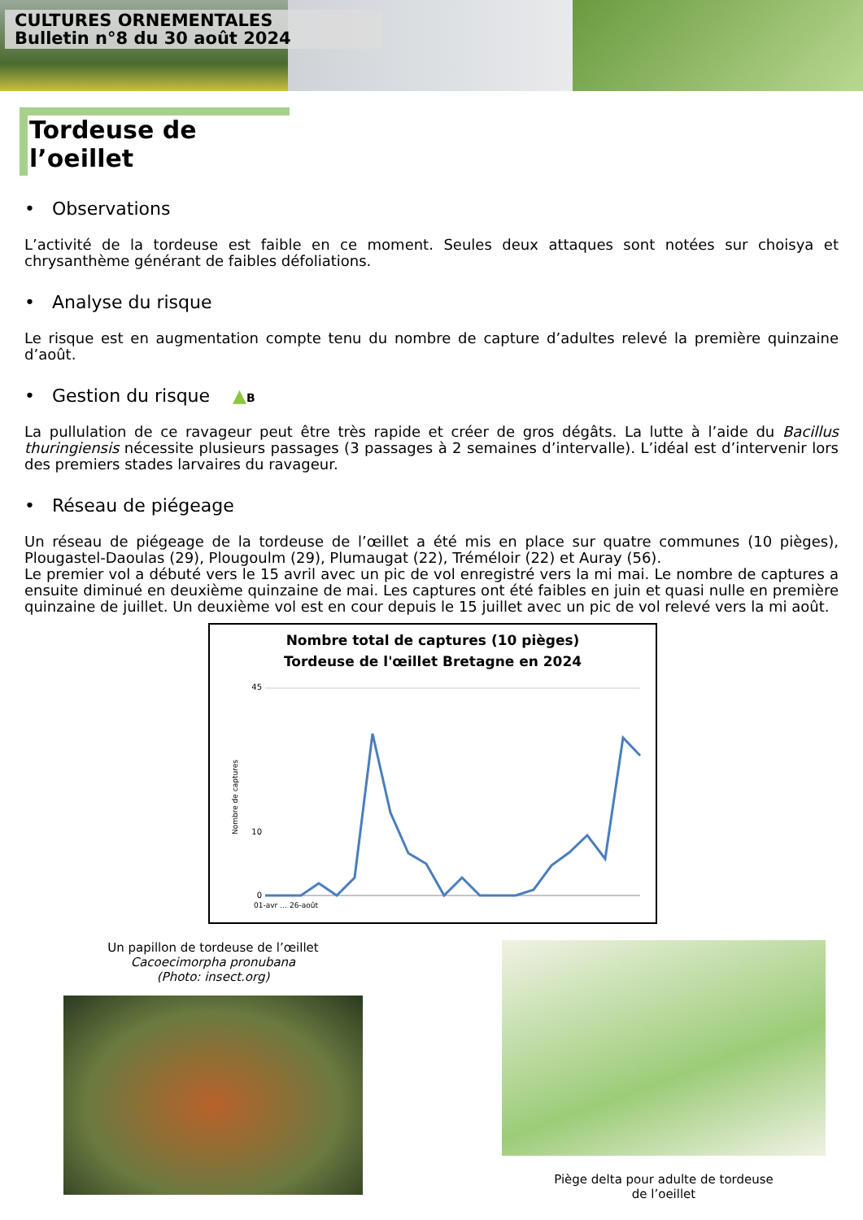CULTURES ORNEMENTALES
Bulletin n°8 du 30 août 2024
Tordeuse de l’oeillet
• Observations
L’activité de la tordeuse est faible en ce moment. Seules deux attaques sont notées sur choisya et chrysanthème générant de faibles défoliations.
• Analyse du risque
Le risque est en augmentation compte tenu du nombre de capture d’adultes relevé la première quinzaine d’août.
• Gestion du risque ▲B
La pullulation de ce ravageur peut être très rapide et créer de gros dégâts. La lutte à l’aide du Bacillus thuringiensis nécessite plusieurs passages (3 passages à 2 semaines d’intervalle). L’idéal est d’intervenir lors des premiers stades larvaires du ravageur.
• Réseau de piégeage
Un réseau de piégeage de la tordeuse de l’œillet a été mis en place sur quatre communes (10 pièges), Plougastel-Daoulas (29), Plougoulm (29), Plumaugat (22), Tréméloir (22) et Auray (56).
Le premier vol a débuté vers le 15 avril avec un pic de vol enregistré vers la mi mai. Le nombre de captures a ensuite diminué en deuxième quinzaine de mai. Les captures ont été faibles en juin et quasi nulle en première quinzaine de juillet. Un deuxième vol est en cour depuis le 15 juillet avec un pic de vol relevé vers la mi août.
Nombre total de captures (10 pièges)
Tordeuse de l'œillet Bretagne en 2024
Nombre de captures
45
10
0
01-avr … 26-août
Un papillon de tordeuse de l’œillet
Cacoecimorpha pronubana
(Photo: insect.org)
Piège delta pour adulte de tordeuse
de l’oeillet